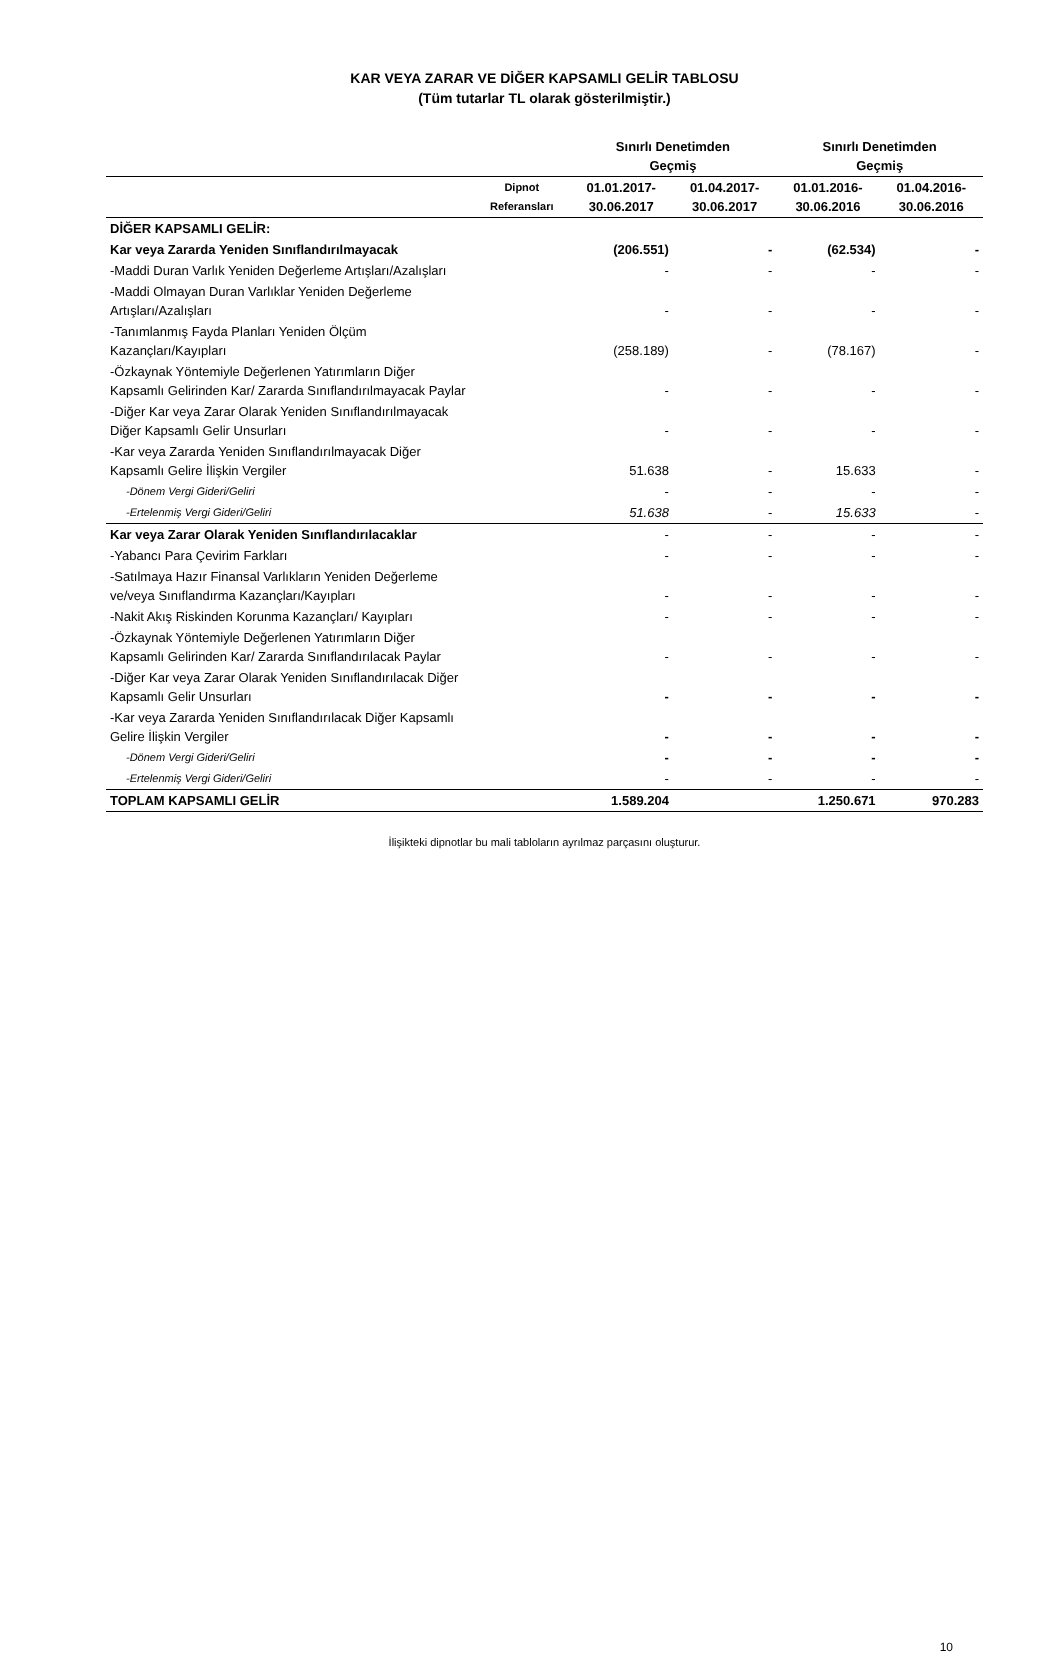KAR VEYA ZARAR VE DİĞER KAPSAMLI GELİR TABLOSU
(Tüm tutarlar TL olarak gösterilmiştir.)
| | | Sınırlı Denetimden Geçmiş | | Sınırlı Denetimden Geçmiş | |
| --- | --- | --- | --- | --- | --- |
| | Dipnot Referansları | 01.01.2017- 30.06.2017 | 01.04.2017- 30.06.2017 | 01.01.2016- 30.06.2016 | 01.04.2016- 30.06.2016 |
| DİĞER KAPSAMLI GELİR: | | | | | |
| Kar veya Zararda Yeniden Sınıflandırılmayacak | | (206.551) | - | (62.534) | - |
| -Maddi Duran Varlık Yeniden Değerleme Artışları/Azalışları | | - | - | - | - |
| -Maddi Olmayan Duran Varlıklar Yeniden Değerleme Artışları/Azalışları | | - | - | - | - |
| -Tanımlanmış Fayda Planları Yeniden Ölçüm Kazançları/Kayıpları | | (258.189) | - | (78.167) | - |
| -Özkaynak Yöntemiyle Değerlenen Yatırımların Diğer Kapsamlı Gelirinden Kar/ Zararda Sınıflandırılmayacak Paylar | | - | - | - | - |
| -Diğer Kar veya Zarar Olarak Yeniden Sınıflandırılmayacak Diğer Kapsamlı Gelir Unsurları | | - | - | - | - |
| -Kar veya Zararda Yeniden Sınıflandırılmayacak Diğer Kapsamlı Gelire İlişkin Vergiler | | 51.638 | - | 15.633 | - |
| -Dönem Vergi Gideri/Geliri | | - | - | - | - |
| -Ertelenmiş Vergi Gideri/Geliri | | 51.638 | - | 15.633 | - |
| Kar veya Zarar Olarak Yeniden Sınıflandırılacaklar | | - | - | - | - |
| -Yabancı Para Çevirim Farkları | | - | - | - | - |
| -Satılmaya Hazır Finansal Varlıkların Yeniden Değerleme ve/veya Sınıflandırma Kazançları/Kayıpları | | - | - | - | - |
| -Nakit Akış Riskinden Korunma Kazançları/ Kayıpları | | - | - | - | - |
| -Özkaynak Yöntemiyle Değerlenen Yatırımların Diğer Kapsamlı Gelirinden Kar/ Zararda Sınıflandırılacak Paylar | | - | - | - | - |
| -Diğer Kar veya Zarar Olarak Yeniden Sınıflandırılacak Diğer Kapsamlı Gelir Unsurları | | - | - | - | - |
| -Kar veya Zararda Yeniden Sınıflandırılacak Diğer Kapsamlı Gelire İlişkin Vergiler | | - | - | - | - |
| -Dönem Vergi Gideri/Geliri | | - | - | - | - |
| -Ertelenmiş Vergi Gideri/Geliri | | - | - | - | - |
| TOPLAM KAPSAMLI GELİR | | 1.589.204 | | 1.250.671 | 970.283 |
İlişikteki dipnotlar bu mali tabloların ayrılmaz parçasını oluşturur.
10